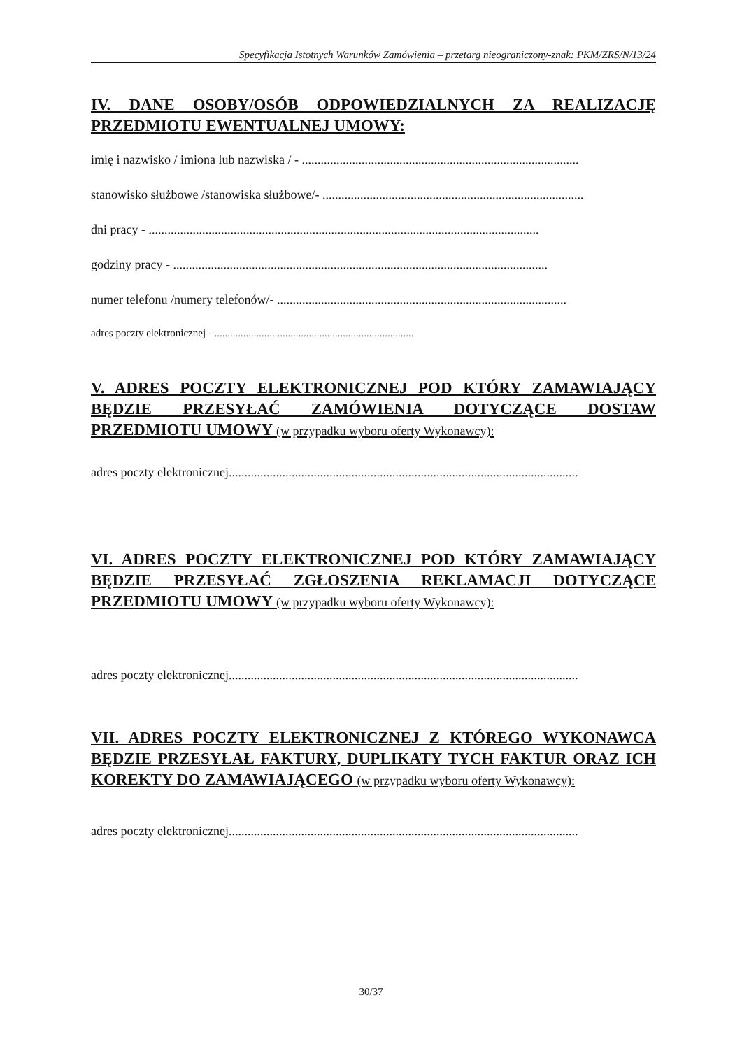Specyfikacja Istotnych Warunków Zamówienia – przetarg nieograniczony-znak: PKM/ZRS/N/13/24
IV. DANE OSOBY/OSÓB ODPOWIEDZIALNYCH ZA REALIZACJĘ PRZEDMIOTU EWENTUALNEJ UMOWY:
imię i nazwisko / imiona lub nazwiska / - ........................................................................................
stanowisko służbowe /stanowiska służbowe/- ...................................................................................
dni pracy - ............................................................................................................................
godziny pracy - .......................................................................................................................
numer telefonu /numery telefonów/- ............................................................................................
adres poczty elektronicznej - ............................................................................
V. ADRES POCZTY ELEKTRONICZNEJ POD KTÓRY ZAMAWIAJĄCY BĘDZIE PRZESYŁAĆ ZAMÓWIENIA DOTYCZĄCE DOSTAW PRZEDMIOTU UMOWY (w przypadku wyboru oferty Wykonawcy):
adres poczty elektronicznej...............................................................................................................
VI. ADRES POCZTY ELEKTRONICZNEJ POD KTÓRY ZAMAWIAJĄCY BĘDZIE PRZESYŁAĆ ZGŁOSZENIA REKLAMACJI DOTYCZĄCE PRZEDMIOTU UMOWY (w przypadku wyboru oferty Wykonawcy):
adres poczty elektronicznej...............................................................................................................
VII. ADRES POCZTY ELEKTRONICZNEJ Z KTÓREGO WYKONAWCA BĘDZIE PRZESYŁAŁ FAKTURY, DUPLIKATY TYCH FAKTUR ORAZ ICH KOREKTY DO ZAMAWIAJĄCEGO (w przypadku wyboru oferty Wykonawcy):
adres poczty elektronicznej...............................................................................................................
30/37